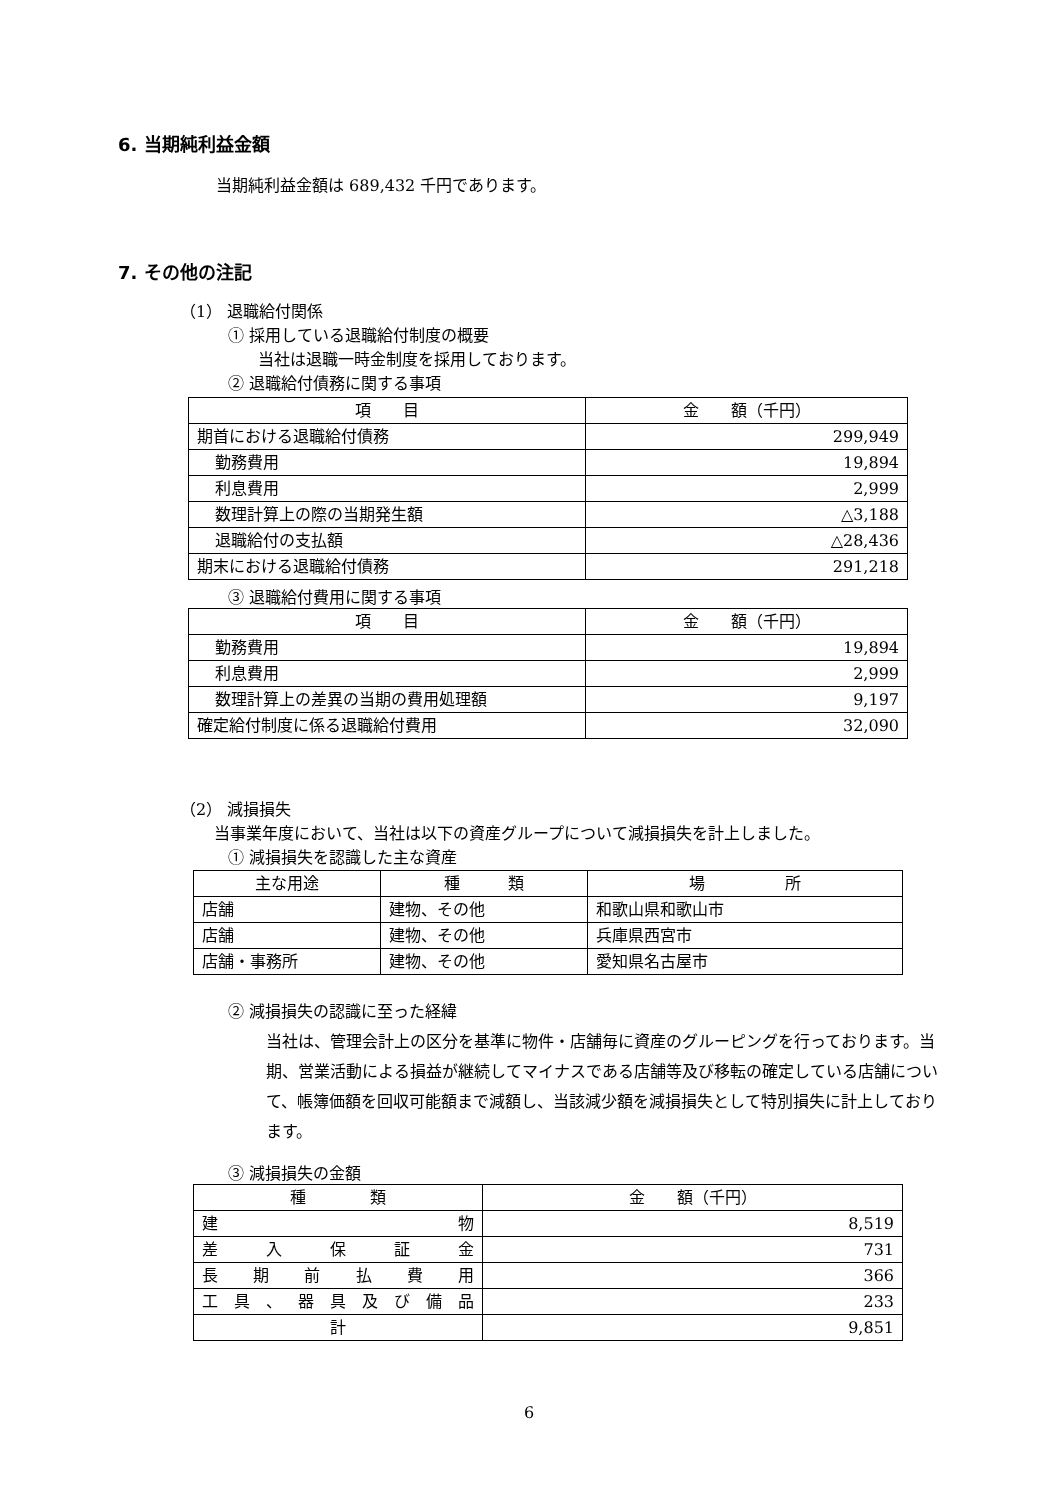6. 当期純利益金額
当期純利益金額は 689,432 千円であります。
7. その他の注記
（1） 退職給付関係
① 採用している退職給付制度の概要
当社は退職一時金制度を採用しております。
② 退職給付債務に関する事項
| 項 目 | 金 額（千円） |
| 期首における退職給付債務 | 299,949 |
| 勤務費用 | 19,894 |
| 利息費用 | 2,999 |
| 数理計算上の際の当期発生額 | △3,188 |
| 退職給付の支払額 | △28,436 |
| 期末における退職給付債務 | 291,218 |
③ 退職給付費用に関する事項
| 項 目 | 金 額（千円） |
| 勤務費用 | 19,894 |
| 利息費用 | 2,999 |
| 数理計算上の差異の当期の費用処理額 | 9,197 |
| 確定給付制度に係る退職給付費用 | 32,090 |
（2） 減損損失
当事業年度において、当社は以下の資産グループについて減損損失を計上しました。
① 減損損失を認識した主な資産
| 主な用途 | 種 類 | 場 所 |
| 店舗 | 建物、その他 | 和歌山県和歌山市 |
| 店舗 | 建物、その他 | 兵庫県西宮市 |
| 店舗・事務所 | 建物、その他 | 愛知県名古屋市 |
② 減損損失の認識に至った経緯
当社は、管理会計上の区分を基準に物件・店舗毎に資産のグルーピングを行っております。当期、営業活動による損益が継続してマイナスである店舗等及び移転の確定している店舗について、帳簿価額を回収可能額まで減額し、当該減少額を減損損失として特別損失に計上しております。
③ 減損損失の金額
| 種 類 | 金 額（千円） |
| 建 物 | 8,519 |
| 差 入 保 証 金 | 731 |
| 長 期 前 払 費 用 | 366 |
| 工 具 、 器 具 及 び 備 品 | 233 |
| 計 | 9,851 |
6